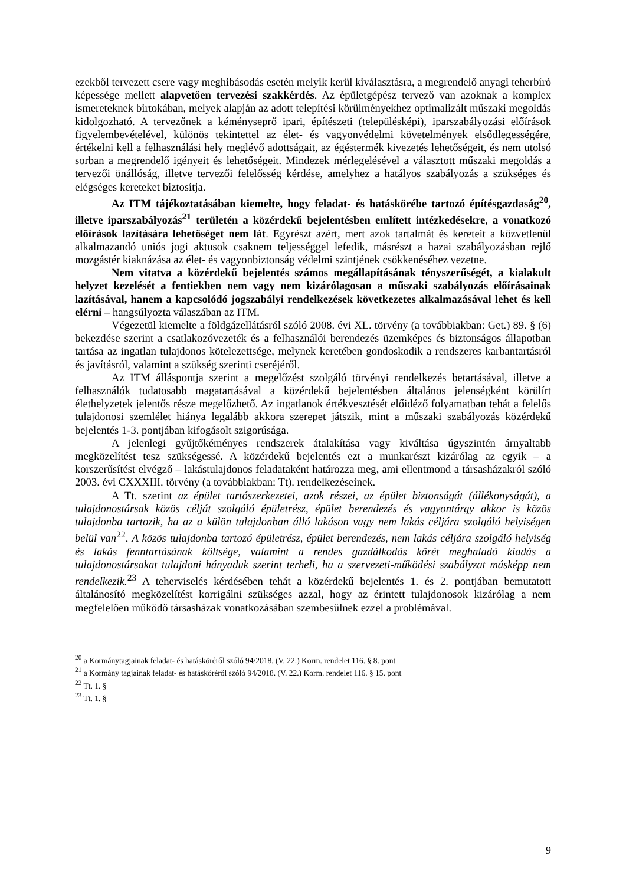ezekből tervezett csere vagy meghibásodás esetén melyik kerül kiválasztásra, a megrendelő anyagi teherbíró képessége mellett alapvetően tervezési szakkérdés. Az épületgépész tervező van azoknak a komplex ismereteknek birtokában, melyek alapján az adott telepítési körülményekhez optimalizált műszaki megoldás kidolgozható. A tervezőnek a kéményseprő ipari, építészeti (településképi), iparszabályozási előírások figyelembevételével, különös tekintettel az élet- és vagyonvédelmi követelmények elsődlegességére, értékelni kell a felhasználási hely meglévő adottságait, az égéstermék kivezetés lehetőségeit, és nem utolsó sorban a megrendelő igényeit és lehetőségeit. Mindezek mérlegelésével a választott műszaki megoldás a tervezői önállóság, illetve tervezői felelősség kérdése, amelyhez a hatályos szabályozás a szükséges és elégséges kereteket biztosítja.
Az ITM tájékoztatásában kiemelte, hogy feladat- és hatáskörébe tartozó építésgazdaság<sup>20</sup>, illetve iparszabályozás<sup>21</sup> területén a közérdekű bejelentésben említett intézkedésekre, a vonatkozó előírások lazítására lehetőséget nem lát. Egyrészt azért, mert azok tartalmát és kereteit a közvetlenül alkalmazandó uniós jogi aktusok csaknem teljességgel lefedik, másrészt a hazai szabályozásban rejlő mozgástér kiaknázása az élet- és vagyonbiztonság védelmi szintjének csökkenéséhez vezetne.
Nem vitatva a közérdekű bejelentés számos megállapításának tényszerűségét, a kialakult helyzet kezelését a fentiekben nem vagy nem kizárólagosan a műszaki szabályozás előírásainak lazításával, hanem a kapcsolódó jogszabályi rendelkezések következetes alkalmazásával lehet és kell elérni – hangsúlyozta válaszában az ITM.
Végezetül kiemelte a földgázellátásról szóló 2008. évi XL. törvény (a továbbiakban: Get.) 89. § (6) bekezdése szerint a csatlakozóvezeték és a felhasználói berendezés üzemképes és biztonságos állapotban tartása az ingatlan tulajdonos kötelezettsége, melynek keretében gondoskodik a rendszeres karbantartásról és javításról, valamint a szükség szerinti cseréjéről.
Az ITM álláspontja szerint a megelőzést szolgáló törvényi rendelkezés betartásával, illetve a felhasználók tudatosabb magatartásával a közérdekű bejelentésben általános jelenségként körülírt élethelyzetek jelentős része megelőzhető. Az ingatlanok értékvesztését előidéző folyamatban tehát a felelős tulajdonosi szemlélet hiánya legalább akkora szerepet játszik, mint a műszaki szabályozás közérdekű bejelentés 1-3. pontjában kifogásolt szigorúsága.
A jelenlegi gyűjtőkéményes rendszerek átalakítása vagy kiváltása úgyszintén árnyaltabb megközelítést tesz szükségessé. A közérdekű bejelentés ezt a munkarészt kizárólag az egyik – a korszerűsítést elvégző – lakástulajdonos feladataként határozza meg, ami ellentmond a társasházakról szóló 2003. évi CXXXIII. törvény (a továbbiakban: Tt). rendelkezéseinek.
A Tt. szerint az épület tartószerkezetei, azok részei, az épület biztonságát (állékonyságát), a tulajdonostársak közös célját szolgáló épületrész, épület berendezés és vagyontárgy akkor is közös tulajdonba tartozik, ha az a külön tulajdonban álló lakáson vagy nem lakás céljára szolgáló helyiségen belül van<sup>22</sup>. A közös tulajdonba tartozó épületrész, épület berendezés, nem lakás céljára szolgáló helyiség és lakás fenntartásának költsége, valamint a rendes gazdálkodás körét meghaladó kiadás a tulajdonostársakat tulajdoni hányaduk szerint terheli, ha a szervezeti-működési szabályzat másképp nem rendelkezik.<sup>23</sup> A teherviselés kérdésében tehát a közérdekű bejelentés 1. és 2. pontjában bemutatott általánosító megközelítést korrigálni szükséges azzal, hogy az érintett tulajdonosok kizárólag a nem megfelelően működő társasházak vonatkozásában szembesülnek ezzel a problémával.
<sup>20</sup> a Kormánytagjainak feladat- és hatásköréről szóló 94/2018. (V. 22.) Korm. rendelet 116. § 8. pont
<sup>21</sup> a Kormány tagjainak feladat- és hatásköréről szóló 94/2018. (V. 22.) Korm. rendelet 116. § 15. pont
<sup>22</sup> Tt. 1. §
<sup>23</sup> Tt. 1. §
9